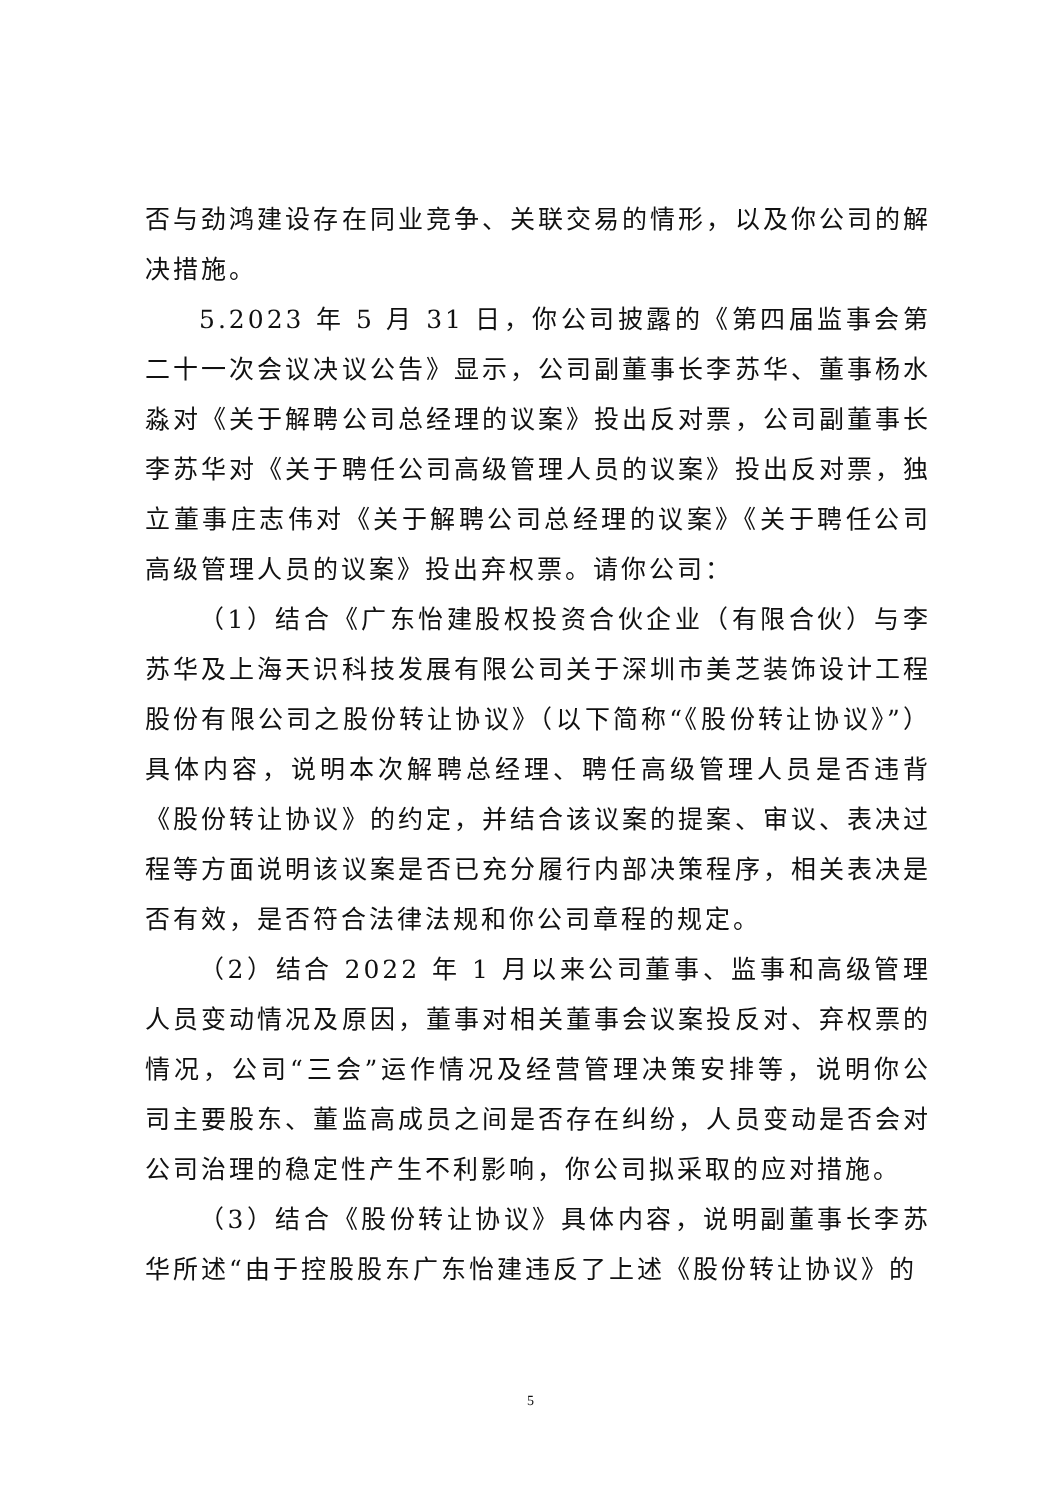否与劲鸿建设存在同业竞争、关联交易的情形，以及你公司的解决措施。
5.2023 年 5 月 31 日，你公司披露的《第四届监事会第二十一次会议决议公告》显示，公司副董事长李苏华、董事杨水淼对《关于解聘公司总经理的议案》投出反对票，公司副董事长李苏华对《关于聘任公司高级管理人员的议案》投出反对票，独立董事庄志伟对《关于解聘公司总经理的议案》《关于聘任公司高级管理人员的议案》投出弃权票。请你公司：
（1）结合《广东怡建股权投资合伙企业（有限合伙）与李苏华及上海天识科技发展有限公司关于深圳市美芝装饰设计工程股份有限公司之股份转让协议》（以下简称“《股份转让协议》”）具体内容，说明本次解聘总经理、聘任高级管理人员是否违背《股份转让协议》的约定，并结合该议案的提案、审议、表决过程等方面说明该议案是否已充分履行内部决策程序，相关表决是否有效，是否符合法律法规和你公司章程的规定。
（2）结合 2022 年 1 月以来公司董事、监事和高级管理人员变动情况及原因，董事对相关董事会议案投反对、弃权票的情况，公司“三会”运作情况及经营管理决策安排等，说明你公司主要股东、董监高成员之间是否存在纠纷，人员变动是否会对公司治理的稳定性产生不利影响，你公司拟采取的应对措施。
（3）结合《股份转让协议》具体内容，说明副董事长李苏华所述“由于控股股东广东怡建违反了上述《股份转让协议》的
5